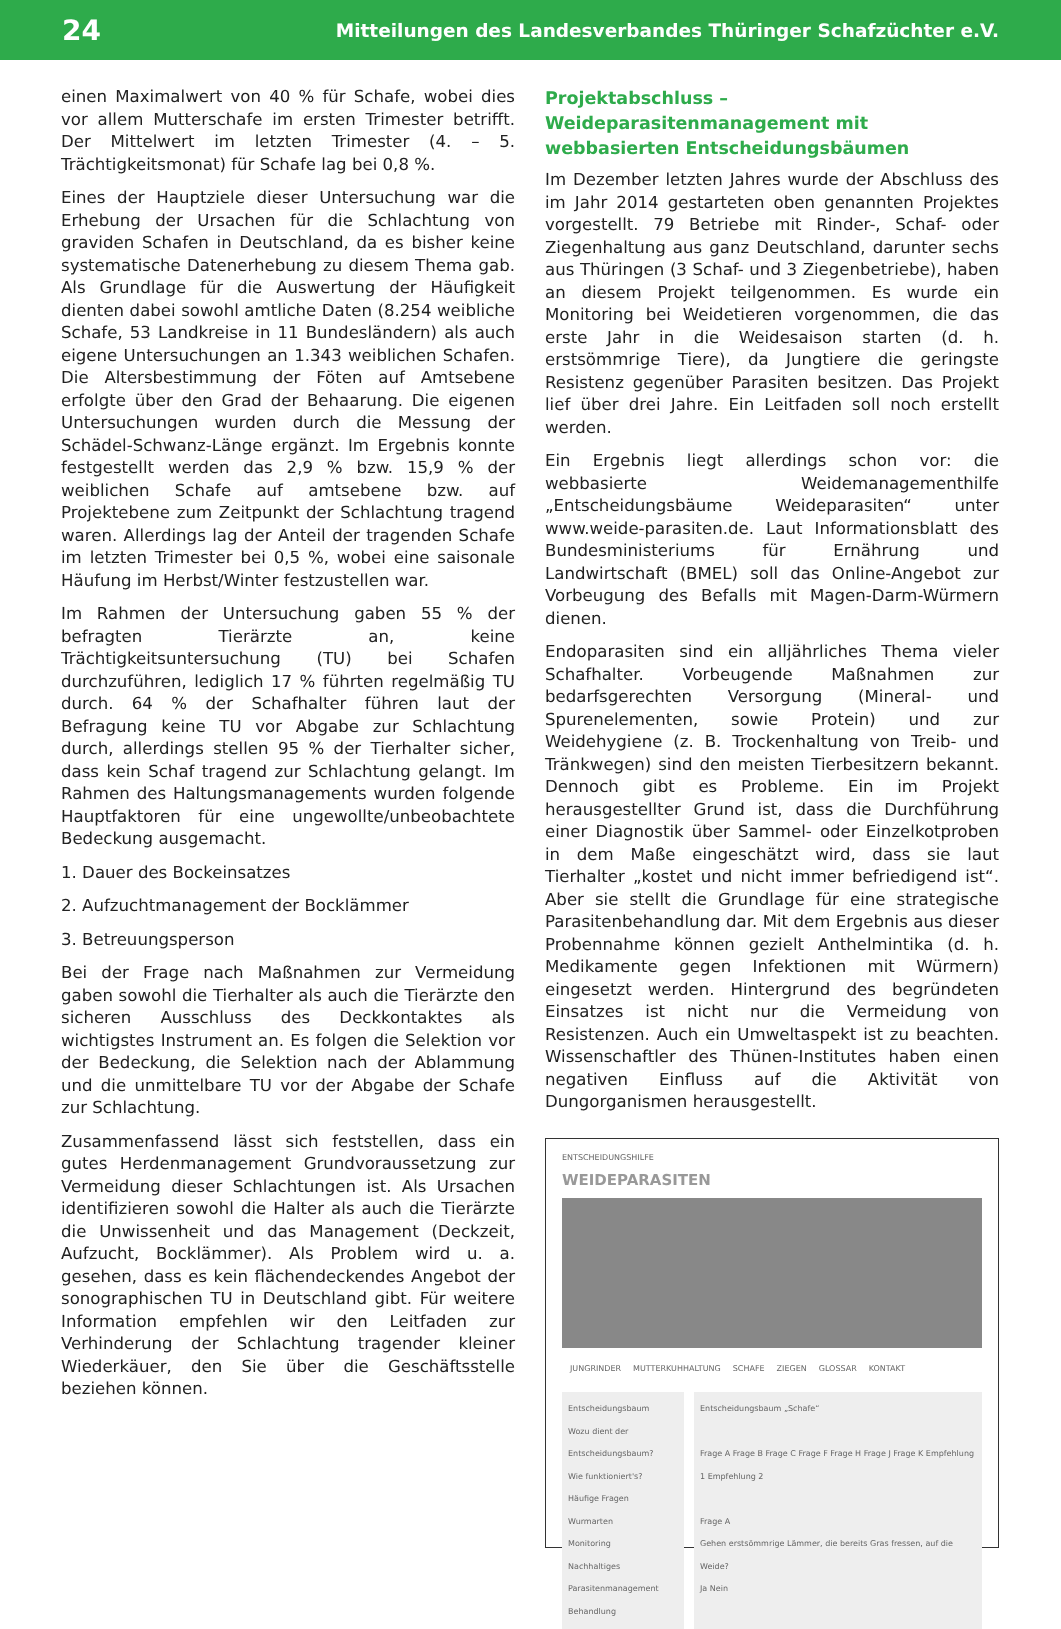24 Mitteilungen des Landesverbandes Thüringer Schafzüchter e.V.
einen Maximalwert von 40 % für Schafe, wobei dies vor allem Mutterschafe im ersten Trimester betrifft. Der Mittelwert im letzten Trimester (4. – 5. Trächtigkeitsmonat) für Schafe lag bei 0,8 %.
Eines der Hauptziele dieser Untersuchung war die Erhebung der Ursachen für die Schlachtung von graviden Schafen in Deutschland, da es bisher keine systematische Datenerhebung zu diesem Thema gab. Als Grundlage für die Auswertung der Häufigkeit dienten dabei sowohl amtliche Daten (8.254 weibliche Schafe, 53 Landkreise in 11 Bundesländern) als auch eigene Untersuchungen an 1.343 weiblichen Schafen. Die Altersbestimmung der Föten auf Amtsebene erfolgte über den Grad der Behaarung. Die eigenen Untersuchungen wurden durch die Messung der Schädel-Schwanz-Länge ergänzt. Im Ergebnis konnte festgestellt werden das 2,9 % bzw. 15,9 % der weiblichen Schafe auf amtsebene bzw. auf Projektebene zum Zeitpunkt der Schlachtung tragend waren. Allerdings lag der Anteil der tragenden Schafe im letzten Trimester bei 0,5 %, wobei eine saisonale Häufung im Herbst/Winter festzustellen war.
Im Rahmen der Untersuchung gaben 55 % der befragten Tierärzte an, keine Trächtigkeitsuntersuchung (TU) bei Schafen durchzuführen, lediglich 17 % führten regelmäßig TU durch. 64 % der Schafhalter führen laut der Befragung keine TU vor Abgabe zur Schlachtung durch, allerdings stellen 95 % der Tierhalter sicher, dass kein Schaf tragend zur Schlachtung gelangt. Im Rahmen des Haltungsmanagements wurden folgende Hauptfaktoren für eine ungewollte/unbeobachtete Bedeckung ausgemacht.
1. Dauer des Bockeinsatzes
2. Aufzuchtmanagement der Bocklämmer
3. Betreuungsperson
Bei der Frage nach Maßnahmen zur Vermeidung gaben sowohl die Tierhalter als auch die Tierärzte den sicheren Ausschluss des Deckkontaktes als wichtigstes Instrument an. Es folgen die Selektion vor der Bedeckung, die Selektion nach der Ablammung und die unmittelbare TU vor der Abgabe der Schafe zur Schlachtung.
Zusammenfassend lässt sich feststellen, dass ein gutes Herdenmanagement Grundvoraussetzung zur Vermeidung dieser Schlachtungen ist. Als Ursachen identifizieren sowohl die Halter als auch die Tierärzte die Unwissenheit und das Management (Deckzeit, Aufzucht, Bocklämmer). Als Problem wird u. a. gesehen, dass es kein flächendeckendes Angebot der sonographischen TU in Deutschland gibt. Für weitere Information empfehlen wir den Leitfaden zur Verhinderung der Schlachtung tragender kleiner Wiederkäuer, den Sie über die Geschäftsstelle beziehen können.
Projektabschluss – Weideparasitenmanagement mit webbasierten Entscheidungsbäumen
Im Dezember letzten Jahres wurde der Abschluss des im Jahr 2014 gestarteten oben genannten Projektes vorgestellt. 79 Betriebe mit Rinder-, Schaf- oder Ziegenhaltung aus ganz Deutschland, darunter sechs aus Thüringen (3 Schaf- und 3 Ziegenbetriebe), haben an diesem Projekt teilgenommen. Es wurde ein Monitoring bei Weidetieren vorgenommen, die das erste Jahr in die Weidesaison starten (d. h. erstsömmrige Tiere), da Jungtiere die geringste Resistenz gegenüber Parasiten besitzen. Das Projekt lief über drei Jahre. Ein Leitfaden soll noch erstellt werden.
Ein Ergebnis liegt allerdings schon vor: die webbasierte Weidemanagementhilfe „Entscheidungsbäume Weideparasiten“ unter www.weide-parasiten.de. Laut Informationsblatt des Bundesministeriums für Ernährung und Landwirtschaft (BMEL) soll das Online-Angebot zur Vorbeugung des Befalls mit Magen-Darm-Würmern dienen.
Endoparasiten sind ein alljährliches Thema vieler Schafhalter. Vorbeugende Maßnahmen zur bedarfsgerechten Versorgung (Mineral- und Spurenelementen, sowie Protein) und zur Weidehygiene (z. B. Trockenhaltung von Treib- und Tränkwegen) sind den meisten Tierbesitzern bekannt. Dennoch gibt es Probleme. Ein im Projekt herausgestellter Grund ist, dass die Durchführung einer Diagnostik über Sammel- oder Einzelkotproben in dem Maße eingeschätzt wird, dass sie laut Tierhalter „kostet und nicht immer befriedigend ist“. Aber sie stellt die Grundlage für eine strategische Parasitenbehandlung dar. Mit dem Ergebnis aus dieser Probennahme können gezielt Anthelmintika (d. h. Medikamente gegen Infektionen mit Würmern) eingesetzt werden. Hintergrund des begründeten Einsatzes ist nicht nur die Vermeidung von Resistenzen. Auch ein Umweltaspekt ist zu beachten. Wissenschaftler des Thünen-Institutes haben einen negativen Einfluss auf die Aktivität von Dungorganismen herausgestellt.
ENTSCHEIDUNGSHILFE
WEIDEPARASITEN
JUNGRINDER MUTTERKUHHALTUNG SCHAFE ZIEGEN GLOSSAR KONTAKT
Entscheidungsbaum
Wozu dient der Entscheidungsbaum?
Wie funktioniert's?
Häufige Fragen
Wurmarten
Monitoring
Nachhaltiges Parasitenmanagement
Behandlung
Entscheidungsbaum „Schafe“
Frage A Frage B Frage C Frage F Frage H Frage J Frage K Empfehlung 1 Empfehlung 2
Frage A
Gehen erstsömmrige Lämmer, die bereits Gras fressen, auf die Weide?
Ja Nein